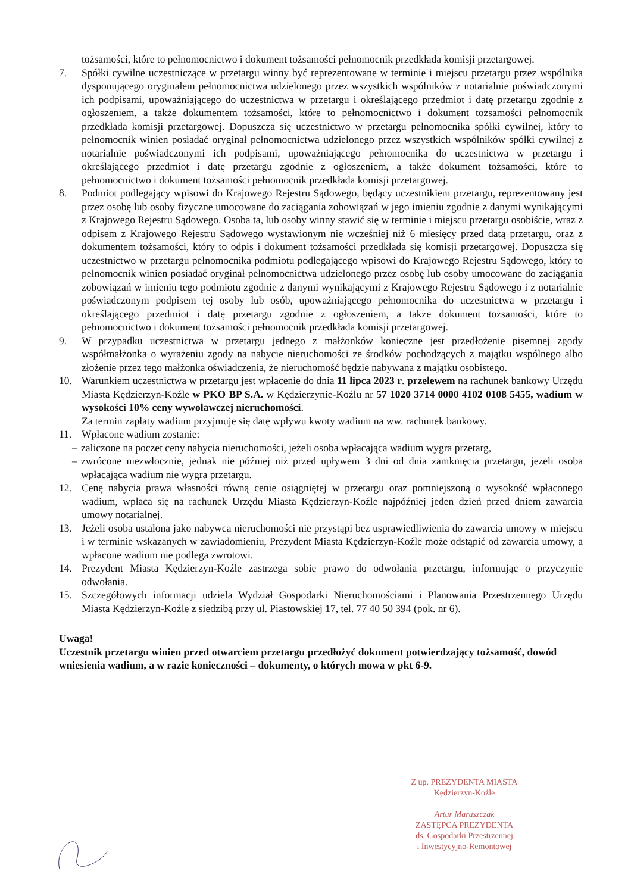tożsamości, które to pełnomocnictwo i dokument tożsamości pełnomocnik przedkłada komisji przetargowej.
7. Spółki cywilne uczestniczące w przetargu winny być reprezentowane w terminie i miejscu przetargu przez wspólnika dysponującego oryginałem pełnomocnictwa udzielonego przez wszystkich wspólników z notarialnie poświadczonymi ich podpisami, upoważniającego do uczestnictwa w przetargu i określającego przedmiot i datę przetargu zgodnie z ogłoszeniem, a także dokumentem tożsamości, które to pełnomocnictwo i dokument tożsamości pełnomocnik przedkłada komisji przetargowej. Dopuszcza się uczestnictwo w przetargu pełnomocnika spółki cywilnej, który to pełnomocnik winien posiadać oryginał pełnomocnictwa udzielonego przez wszystkich wspólników spółki cywilnej z notarialnie poświadczonymi ich podpisami, upoważniającego pełnomocnika do uczestnictwa w przetargu i określającego przedmiot i datę przetargu zgodnie z ogłoszeniem, a także dokument tożsamości, które to pełnomocnictwo i dokument tożsamości pełnomocnik przedkłada komisji przetargowej.
8. Podmiot podlegający wpisowi do Krajowego Rejestru Sądowego, będący uczestnikiem przetargu, reprezentowany jest przez osobę lub osoby fizyczne umocowane do zaciągania zobowiązań w jego imieniu zgodnie z danymi wynikającymi z Krajowego Rejestru Sądowego. Osoba ta, lub osoby winny stawić się w terminie i miejscu przetargu osobiście, wraz z odpisem z Krajowego Rejestru Sądowego wystawionym nie wcześniej niż 6 miesięcy przed datą przetargu, oraz z dokumentem tożsamości, który to odpis i dokument tożsamości przedkłada się komisji przetargowej. Dopuszcza się uczestnictwo w przetargu pełnomocnika podmiotu podlegającego wpisowi do Krajowego Rejestru Sądowego, który to pełnomocnik winien posiadać oryginał pełnomocnictwa udzielonego przez osobę lub osoby umocowane do zaciągania zobowiązań w imieniu tego podmiotu zgodnie z danymi wynikającymi z Krajowego Rejestru Sądowego i z notarialnie poświadczonym podpisem tej osoby lub osób, upoważniającego pełnomocnika do uczestnictwa w przetargu i określającego przedmiot i datę przetargu zgodnie z ogłoszeniem, a także dokument tożsamości, które to pełnomocnictwo i dokument tożsamości pełnomocnik przedkłada komisji przetargowej.
9. W przypadku uczestnictwa w przetargu jednego z małżonków konieczne jest przedłożenie pisemnej zgody współmałżonka o wyrażeniu zgody na nabycie nieruchomości ze środków pochodzących z majątku wspólnego albo złożenie przez tego małżonka oświadczenia, że nieruchomość będzie nabywana z majątku osobistego.
10. Warunkiem uczestnictwa w przetargu jest wpłacenie do dnia 11 lipca 2023 r. przelewem na rachunek bankowy Urzędu Miasta Kędzierzyn-Koźle w PKO BP S.A. w Kędzierzynie-Koźlu nr 57 1020 3714 0000 4102 0108 5455, wadium w wysokości 10% ceny wywoławczej nieruchomości.
Za termin zapłaty wadium przyjmuje się datę wpływu kwoty wadium na ww. rachunek bankowy.
11. Wpłacone wadium zostanie:
– zaliczone na poczet ceny nabycia nieruchomości, jeżeli osoba wpłacająca wadium wygra przetarg,
– zwrócone niezwłocznie, jednak nie później niż przed upływem 3 dni od dnia zamknięcia przetargu, jeżeli osoba wpłacająca wadium nie wygra przetargu.
12. Cenę nabycia prawa własności równą cenie osiągniętej w przetargu oraz pomniejszoną o wysokość wpłaconego wadium, wpłaca się na rachunek Urzędu Miasta Kędzierzyn-Koźle najpóźniej jeden dzień przed dniem zawarcia umowy notarialnej.
13. Jeżeli osoba ustalona jako nabywca nieruchomości nie przystąpi bez usprawiedliwienia do zawarcia umowy w miejscu i w terminie wskazanych w zawiadomieniu, Prezydent Miasta Kędzierzyn-Koźle może odstąpić od zawarcia umowy, a wpłacone wadium nie podlega zwrotowi.
14. Prezydent Miasta Kędzierzyn-Koźle zastrzega sobie prawo do odwołania przetargu, informując o przyczynie odwołania.
15. Szczegółowych informacji udziela Wydział Gospodarki Nieruchomościami i Planowania Przestrzennego Urzędu Miasta Kędzierzyn-Koźle z siedzibą przy ul. Piastowskiej 17, tel. 77 40 50 394 (pok. nr 6).
Uwaga!
Uczestnik przetargu winien przed otwarciem przetargu przedłożyć dokument potwierdzający tożsamość, dowód wniesienia wadium, a w razie konieczności – dokumenty, o których mowa w pkt 6-9.
Z up. PREZYDENTA MIASTA
Kędzierzyn-Koźle
Artur Maruszczak
ZASTĘPCA PREZYDENTA
ds. Gospodarki Przestrzennej
i Inwestycyjno-Remontowej